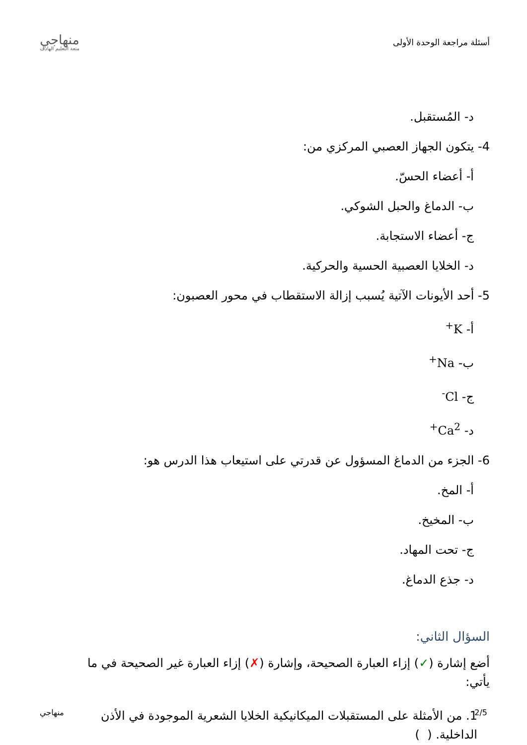أسئلة مراجعة الوحدة الأولى
منهاجي
متعة التعليم الهادف
د- المُستقبل.
4- يتكون الجهاز العصبي المركزي من:
أ- أعضاء الحسّ.
ب- الدماغ والحبل الشوكي.
ج- أعضاء الاستجابة.
د- الخلايا العصبية الحسية والحركية.
5- أحد الأيونات الآتية يُسبب إزالة الاستقطاب في محور العصبون:
أ- K<sup>+</sup>
ب- Na<sup>+</sup>
ج- Cl<sup>-</sup>
د- Ca<sup>2+</sup>
6- الجزء من الدماغ المسؤول عن قدرتي على استيعاب هذا الدرس هو:
أ- المخ.
ب- المخيخ.
ج- تحت المهاد.
د- جذع الدماغ.
السؤال الثاني:
أضع إشارة (✓) إزاء العبارة الصحيحة، وإشارة (✗) إزاء العبارة غير الصحيحة في ما يأتي:
1. من الأمثلة على المستقبلات الميكانيكية الخلايا الشعرية الموجودة في الأذن الداخلية. ( )
2/5 منهاجي